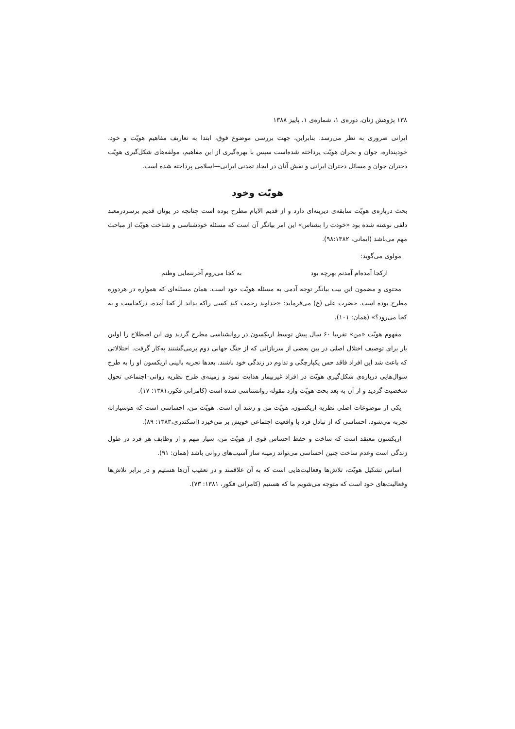۱۳۸ پژوهش زنان، دوره‌ی ۱، شماره‌ی ۱، پاییز ۱۳۸۸
ایرانی ضروری به نظر می‌رسد. بنابراین، جهت بررسی موضوع فوق، ابتدا به تعاریف مفاهیم هویّت و خود، خودپنداره، جوان و بحران هویّت پرداخته شده‌است سپس با بهره‌گیری از این مفاهیم، مولفه‌های شکل‌گیری هویّت دختران جوان و مسائل دختران ایرانی و نقش آنان در ایجاد تمدنی ایرانی—اسلامی پرداخته شده است.
هویّت وخود
بحث درباره‌ی هویّت سابقه‌ی دیرینه‌ای دارد و از قدیم الایام مطرح بوده است چنانچه در یونان قدیم برسردرمعبد دلفی نوشته شده بود «خودت را بشناس» این امر بیانگر آن است که مسئله خودشناسی و شناخت هویّت از مباحث مهم می‌باشد (ایمانی، ۹۸:۱۳۸۲).
مولوی می‌گوید:
ازکجا آمده‌ام آمدنم بهرچه بود به کجا می‌روم آخرننمایی وطنم
محتوی و مضمون این بیت بیانگر توجه آدمی به مسئله هویّت خود است. همان مسئله‌ای که همواره در هردوره مطرح بوده است. حضرت علی (ع) می‌فرماید: «خداوند رحمت کند کسی راکه بداند از کجا آمده، درکجاست و به کجا می‌رود؟» (همان: ۱۰۱).
مفهوم هویّت «من» تقریبا ۶۰ سال پیش توسط اریکسون در روانشناسی مطرح گردید وی این اصطلاح را اولین بار برای توصیف اختلال اصلی در بین بعضی از سربازانی که از جنگ جهانی دوم برمی‌گشتند به‌کار گرفت. اختلالاتی که باعث شد این افراد فاقد حس یکپارچگی و تداوم در زندگی خود باشند. بعدها تجربه بالینی اریکسون او را به طرح سوال‌هایی درباره‌ی شکل‌گیری هویّت در افراد غیربیمار هدایت نمود و زمینه‌ی طرح نظریه روانی–اجتماعی تحول شخصیت گردید و از آن به بعد بحث هویّت وارد مقوله روانشناسی شده است (کامرانی فکور،۱۳۸۱: ۱۷).
یکی از موضوعات اصلی نظریه اریکسون، هویّت من و رشد آن است. هویّت من، احساسی است که هوشیارانه تجربه می‌شود، احساسی که از تبادل فرد با واقعیت اجتماعی خویش بر می‌خیزد (اسکندری،۱۳۸۳: ۸۹).
اریکسون معتقد است که ساخت و حفظ احساس قوی از هویّت من، سیار مهم و از وظایف هر فرد در طول زندگی است وعدم ساخت چنین احساسی می‌تواند زمینه ساز آسیب‌های روانی باشد (همان: ۹۱).
اساس تشکیل هویّت، تلاش‌ها وفعالیت‌هایی است که به آن علاقمند و در تعقیب آن‌ها هستیم و در برابر تلاش‌ها وفعالیت‌های خود است که متوجه می‌شویم ما که هستیم (کامرانی فکور، ۱۳۸۱: ۷۳).